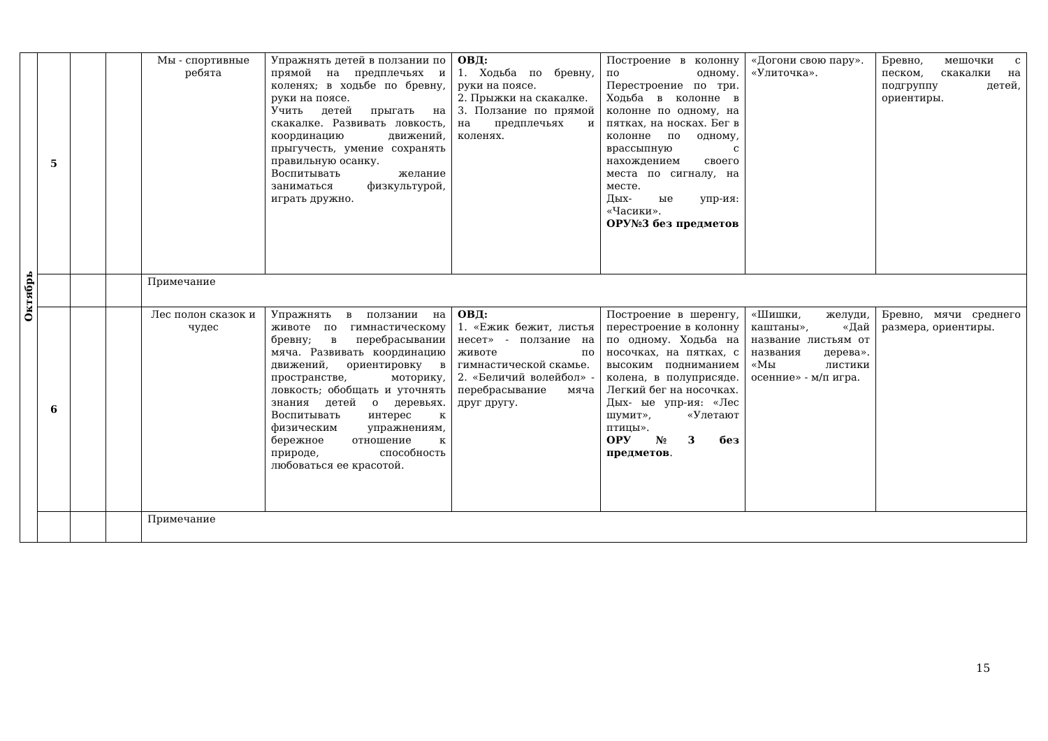| Октябрь | 5 | | | Мы - спортивные ребята | Упражнять детей в ползании по прямой на предплечьях и коленях; в ходьбе по бревну, руки на поясе. Учить детей прыгать на скакалке. Развивать ловкость, координацию движений, прыгучесть, умение сохранять правильную осанку. Воспитывать желание заниматься физкультурой, играть дружно. | ОВД: 1. Ходьба по бревну, руки на поясе. 2. Прыжки на скакалке. 3. Ползание по прямой на предплечьях и коленях. | Построение в колонну по одному. Перестроение по три. Ходьба в колонне в колонне по одному, на пятках, на носках. Бег в колонне по одному, врассыпную с нахождением своего места по сигналу, на месте. Дых- ые упр-ия: «Часики». ОРУ№3 без предметов | «Догони свою пару». «Улиточка». | Бревно, мешочки с песком, скакалки на подгруппу детей, ориентиры. |
| | | | | Примечание | | | | | |
| | 6 | | | Лес полон сказок и чудес | Упражнять в ползании на животе по гимнастическому бревну; в перебрасывании мяча. Развивать координацию движений, ориентировку в пространстве, моторику, ловкость; обобщать и уточнять знания детей о деревьях. Воспитывать интерес к физическим упражнениям, бережное отношение к природе, способность любоваться ее красотой. | ОВД: 1. «Ежик бежит, листья несет» - ползание на животе по гимнастической скамье. 2. «Беличий волейбол» - перебрасывание мяча друг другу. | Построение в шеренгу, перестроение в колонну по одному. Ходьба на носочках, на пятках, с высоким подниманием колена, в полуприсяде. Легкий бег на носочках. Дых- ые упр-ия: «Лес шумит», «Улетают птицы». ОРУ №3 без предметов . | «Шишки, желуди, каштаны», «Дай название листьям от названия дерева». «Мы листики осенние» - м/п игра. | Бревно, мячи среднего размера, ориентиры. |
| | | | | Примечание | | | | | |
15